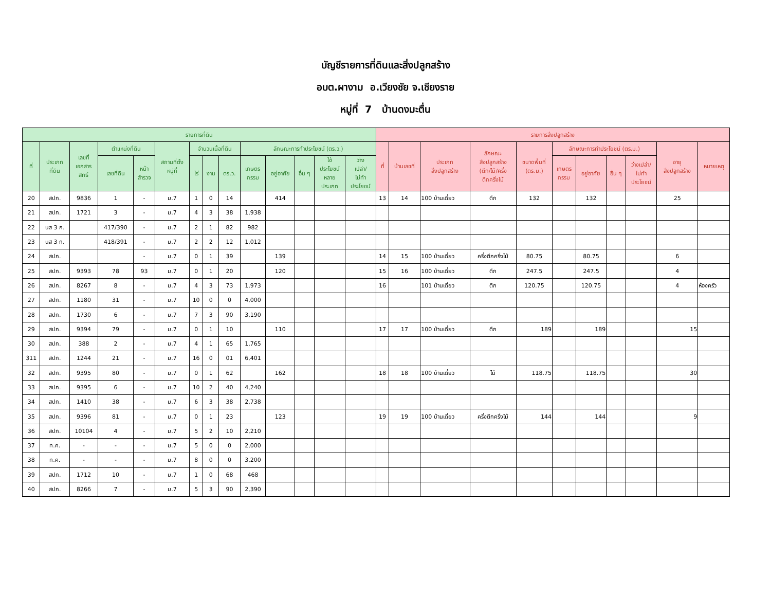บัญชีรายการที่ดินและสิ่งปลูกสร้าง
อบต.ผางาม อ.เวียงชัย จ.เชียงราย
หมู่ที่ 7 บ้านดงมะตื่น
| รายการที่ดิน | | | | | | | | | | | | | | รายการสิ่งปลูกสร้าง | | | | | | | | | | |
| --- | --- | --- | --- | --- | --- | --- | --- | --- | --- | --- | --- | --- | --- | --- | --- | --- | --- | --- | --- | --- | --- | --- | --- | --- |
| ที่ | ประเภท ที่ดิน | เลขที่ เอกสาร สิทธิ์ | ตำแหน่งที่ดิน | | สถานที่ตั้ง หมู่ที่ | จำนวนเนื้อที่ดิน | | | ลักษณะการทำประโยชน์ (ตร.ว.) | | | | | ที่ | บ้านเลขที่ | ประเภท สิ่งปลูกสร้าง | ลักษณะ สิ่งปลูกสร้าง (ตึก/ไม้/ครึ่ง ตึกครึ่งไม้ | ขนาดพื้นที่ (ตร.ม.) | ลักษณะการทำประโยชน์ (ตร.ม.) | | | | อายุ สิ่งปลูกสร้าง | หมายเหตุ |
| | | | เลขที่ดิน | หน้า สำรวจ | | ไร่ | งาน | ตร.ว. | เกษตร กรรม | อยู่อาศัย | อื่น ๆ | ใช้ ประโยชน์ หลาย ประเภท | ว่าง เปล่า/ ไม่ทำ ประโยชน์ | | | | | | เกษตร กรรม | อยู่อาศัย | อื่น ๆ | ว่างเปล่า/ ไม่ทำ ประโยชน์ | | |
| 20 | สปก. | 9836 | 1 | - | ม.7 | 1 | 0 | 14 | | 414 | | | | 13 | 14 | 100 บ้านเดี่ยว | ตึก | 132 | | 132 | | | 25 | |
| 21 | สปก. | 1721 | 3 | - | ม.7 | 4 | 3 | 38 | 1,938 | | | | | | | | | | | | | | | |
| 22 | นส 3 ก. | | 417/390 | - | ม.7 | 2 | 1 | 82 | 982 | | | | | | | | | | | | | | | |
| 23 | นส 3 ก. | | 418/391 | - | ม.7 | 2 | 2 | 12 | 1,012 | | | | | | | | | | | | | | | |
| 24 | สปก. | | | - | ม.7 | 0 | 1 | 39 | | 139 | | | | 14 | 15 | 100 บ้านเดี่ยว | ครึ่งตึกครึ่งไม้ | 80.75 | | 80.75 | | | 6 | |
| 25 | สปก. | 9393 | 78 | 93 | ม.7 | 0 | 1 | 20 | | 120 | | | | 15 | 16 | 100 บ้านเดี่ยว | ตึก | 247.5 | | 247.5 | | | 4 | |
| 26 | สปก. | 8267 | 8 | - | ม.7 | 4 | 3 | 73 | 1,973 | | | | | 16 | | 101 บ้านเดี่ยว | ตึก | 120.75 | | 120.75 | | | 4 | ห้องครัว |
| 27 | สปก. | 1180 | 31 | - | ม.7 | 10 | 0 | 0 | 4,000 | | | | | | | | | | | | | | | |
| 28 | สปก. | 1730 | 6 | - | ม.7 | 7 | 3 | 90 | 3,190 | | | | | | | | | | | | | | | |
| 29 | สปก. | 9394 | 79 | - | ม.7 | 0 | 1 | 10 | | 110 | | | | 17 | 17 | 100 บ้านเดี่ยว | ตึก | 189 | | 189 | | | 15 | |
| 30 | สปก. | 388 | 2 | - | ม.7 | 4 | 1 | 65 | 1,765 | | | | | | | | | | | | | | | |
| 311 | สปก. | 1244 | 21 | - | ม.7 | 16 | 0 | 01 | 6,401 | | | | | | | | | | | | | | | |
| 32 | สปก. | 9395 | 80 | - | ม.7 | 0 | 1 | 62 | | 162 | | | | 18 | 18 | 100 บ้านเดี่ยว | ไม้ | 118.75 | | 118.75 | | | 30 | |
| 33 | สปก. | 9395 | 6 | - | ม.7 | 10 | 2 | 40 | 4,240 | | | | | | | | | | | | | | | |
| 34 | สปก. | 1410 | 38 | - | ม.7 | 6 | 3 | 38 | 2,738 | | | | | | | | | | | | | | | |
| 35 | สปก. | 9396 | 81 | - | ม.7 | 0 | 1 | 23 | | 123 | | | | 19 | 19 | 100 บ้านเดี่ยว | ครึ่งตึกครึ่งไม้ | 144 | | 144 | | | 9 | |
| 36 | สปก. | 10104 | 4 | - | ม.7 | 5 | 2 | 10 | 2,210 | | | | | | | | | | | | | | | |
| 37 | ท.ค. | - | - | - | ม.7 | 5 | 0 | 0 | 2,000 | | | | | | | | | | | | | | | |
| 38 | ท.ค. | - | - | - | ม.7 | 8 | 0 | 0 | 3,200 | | | | | | | | | | | | | | | |
| 39 | สปก. | 1712 | 10 | - | ม.7 | 1 | 0 | 68 | 468 | | | | | | | | | | | | | | | |
| 40 | สปก. | 8266 | 7 | - | ม.7 | 5 | 3 | 90 | 2,390 | | | | | | | | | | | | | | | |